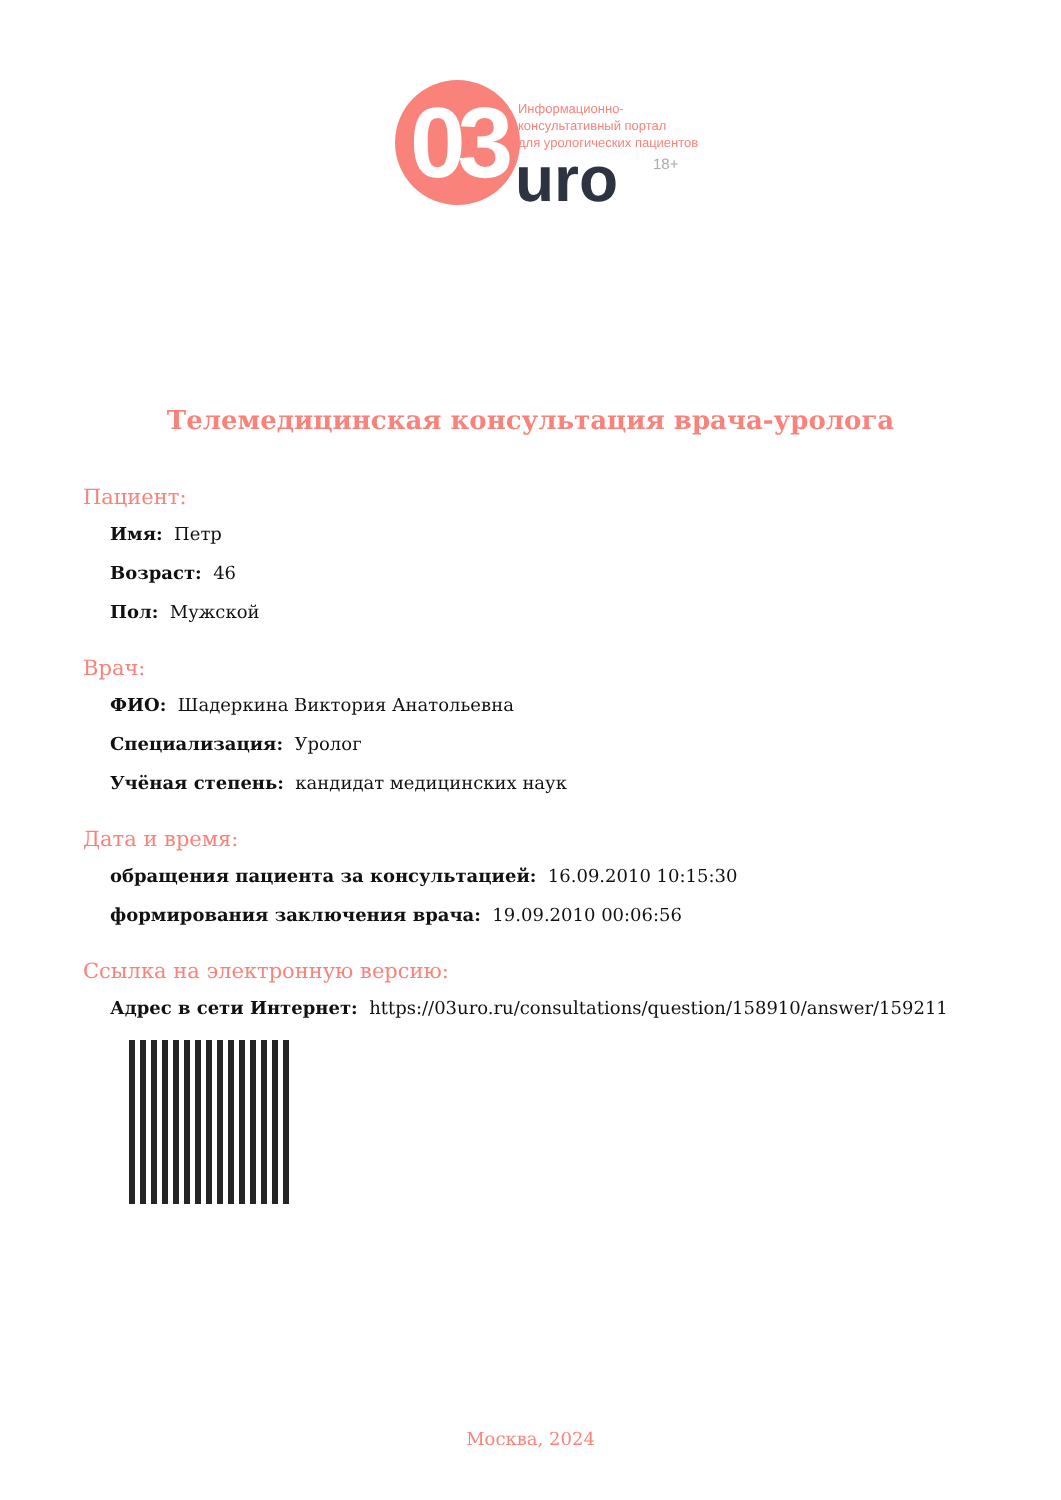03
Информационно-
консультативный портал
для урологических пациентов
uro 18+
Телемедицинская консультация врача-уролога
Пациент:
Имя: Петр
Возраст: 46
Пол: Мужской
Врач:
ФИО: Шадеркина Виктория Анатольевна
Специализация: Уролог
Учёная степень: кандидат медицинских наук
Дата и время:
обращения пациента за консультацией: 16.09.2010 10:15:30
формирования заключения врача: 19.09.2010 00:06:56
Ссылка на электронную версию:
Адрес в сети Интернет: https://03uro.ru/consultations/question/158910/answer/159211
Москва, 2024